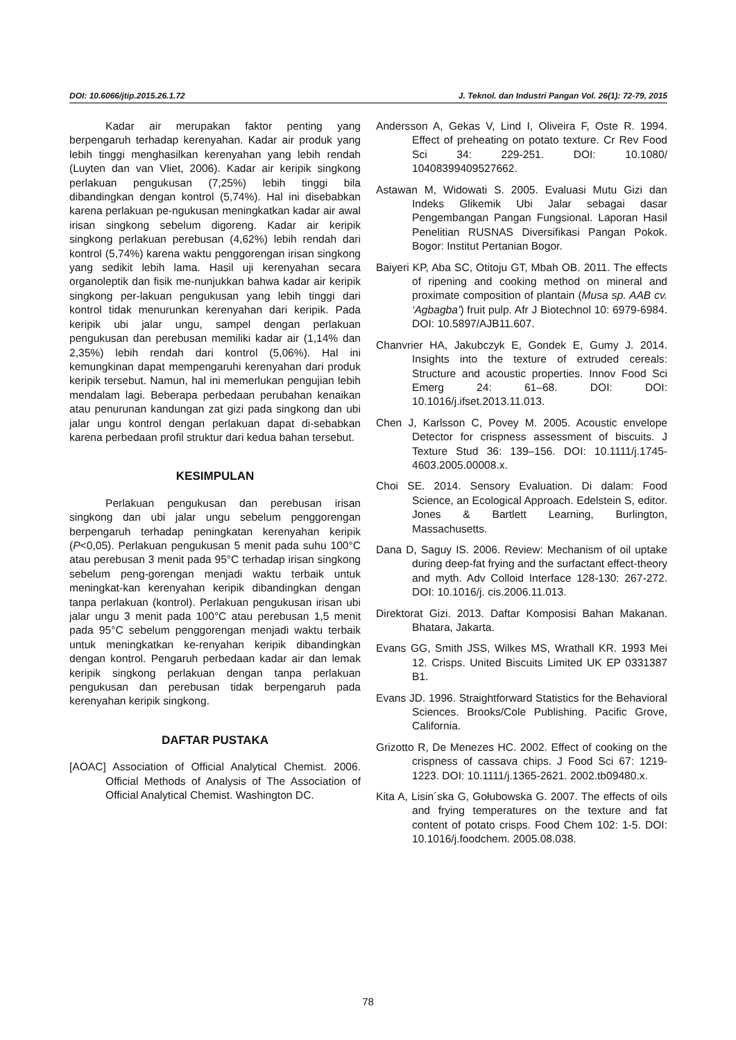DOI: 10.6066/jtip.2015.26.1.72 J. Teknol. dan Industri Pangan Vol. 26(1): 72-79, 2015
Kadar air merupakan faktor penting yang berpengaruh terhadap kerenyahan. Kadar air produk yang lebih tinggi menghasilkan kerenyahan yang lebih rendah (Luyten dan van Vliet, 2006). Kadar air keripik singkong perlakuan pengukusan (7,25%) lebih tinggi bila dibandingkan dengan kontrol (5,74%). Hal ini disebabkan karena perlakuan pe-ngukusan meningkatkan kadar air awal irisan singkong sebelum digoreng. Kadar air keripik singkong perlakuan perebusan (4,62%) lebih rendah dari kontrol (5,74%) karena waktu penggorengan irisan singkong yang sedikit lebih lama. Hasil uji kerenyahan secara organoleptik dan fisik me-nunjukkan bahwa kadar air keripik singkong per-lakuan pengukusan yang lebih tinggi dari kontrol tidak menurunkan kerenyahan dari keripik. Pada keripik ubi jalar ungu, sampel dengan perlakuan pengukusan dan perebusan memiliki kadar air (1,14% dan 2,35%) lebih rendah dari kontrol (5,06%). Hal ini kemungkinan dapat mempengaruhi kerenyahan dari produk keripik tersebut. Namun, hal ini memerlukan pengujian lebih mendalam lagi. Beberapa perbedaan perubahan kenaikan atau penurunan kandungan zat gizi pada singkong dan ubi jalar ungu kontrol dengan perlakuan dapat di-sebabkan karena perbedaan profil struktur dari kedua bahan tersebut.
KESIMPULAN
Perlakuan pengukusan dan perebusan irisan singkong dan ubi jalar ungu sebelum penggorengan berpengaruh terhadap peningkatan kerenyahan keripik (P<0,05). Perlakuan pengukusan 5 menit pada suhu 100°C atau perebusan 3 menit pada 95°C terhadap irisan singkong sebelum peng-gorengan menjadi waktu terbaik untuk meningkat-kan kerenyahan keripik dibandingkan dengan tanpa perlakuan (kontrol). Perlakuan pengukusan irisan ubi jalar ungu 3 menit pada 100°C atau perebusan 1,5 menit pada 95°C sebelum penggorengan menjadi waktu terbaik untuk meningkatkan ke-renyahan keripik dibandingkan dengan kontrol. Pengaruh perbedaan kadar air dan lemak keripik singkong perlakuan dengan tanpa perlakuan pengukusan dan perebusan tidak berpengaruh pada kerenyahan keripik singkong.
DAFTAR PUSTAKA
[AOAC] Association of Official Analytical Chemist. 2006. Official Methods of Analysis of The Association of Official Analytical Chemist. Washington DC.
Andersson A, Gekas V, Lind I, Oliveira F, Oste R. 1994. Effect of preheating on potato texture. Cr Rev Food Sci 34: 229-251. DOI: 10.1080/ 10408399409527662.
Astawan M, Widowati S. 2005. Evaluasi Mutu Gizi dan Indeks Glikemik Ubi Jalar sebagai dasar Pengembangan Pangan Fungsional. Laporan Hasil Penelitian RUSNAS Diversifikasi Pangan Pokok. Bogor: Institut Pertanian Bogor.
Baiyeri KP, Aba SC, Otitoju GT, Mbah OB. 2011. The effects of ripening and cooking method on mineral and proximate composition of plantain (Musa sp. AAB cv. ‘Agbagba’) fruit pulp. Afr J Biotechnol 10: 6979-6984. DOI: 10.5897/AJB11.607.
Chanvrier HA, Jakubczyk E, Gondek E, Gumy J. 2014. Insights into the texture of extruded cereals: Structure and acoustic properties. Innov Food Sci Emerg 24: 61–68. DOI: DOI: 10.1016/j.ifset.2013.11.013.
Chen J, Karlsson C, Povey M. 2005. Acoustic envelope Detector for crispness assessment of biscuits. J Texture Stud 36: 139–156. DOI: 10.1111/j.1745-4603.2005.00008.x.
Choi SE. 2014. Sensory Evaluation. Di dalam: Food Science, an Ecological Approach. Edelstein S, editor. Jones & Bartlett Learning, Burlington, Massachusetts.
Dana D, Saguy IS. 2006. Review: Mechanism of oil uptake during deep-fat frying and the surfactant effect-theory and myth. Adv Colloid Interface 128-130: 267-272. DOI: 10.1016/j. cis.2006.11.013.
Direktorat Gizi. 2013. Daftar Komposisi Bahan Makanan. Bhatara, Jakarta.
Evans GG, Smith JSS, Wilkes MS, Wrathall KR. 1993 Mei 12. Crisps. United Biscuits Limited UK EP 0331387 B1.
Evans JD. 1996. Straightforward Statistics for the Behavioral Sciences. Brooks/Cole Publishing. Pacific Grove, California.
Grizotto R, De Menezes HC. 2002. Effect of cooking on the crispness of cassava chips. J Food Sci 67: 1219-1223. DOI: 10.1111/j.1365-2621. 2002.tb09480.x.
Kita A, Lisin´ska G, Gołubowska G. 2007. The effects of oils and frying temperatures on the texture and fat content of potato crisps. Food Chem 102: 1-5. DOI: 10.1016/j.foodchem. 2005.08.038.
78